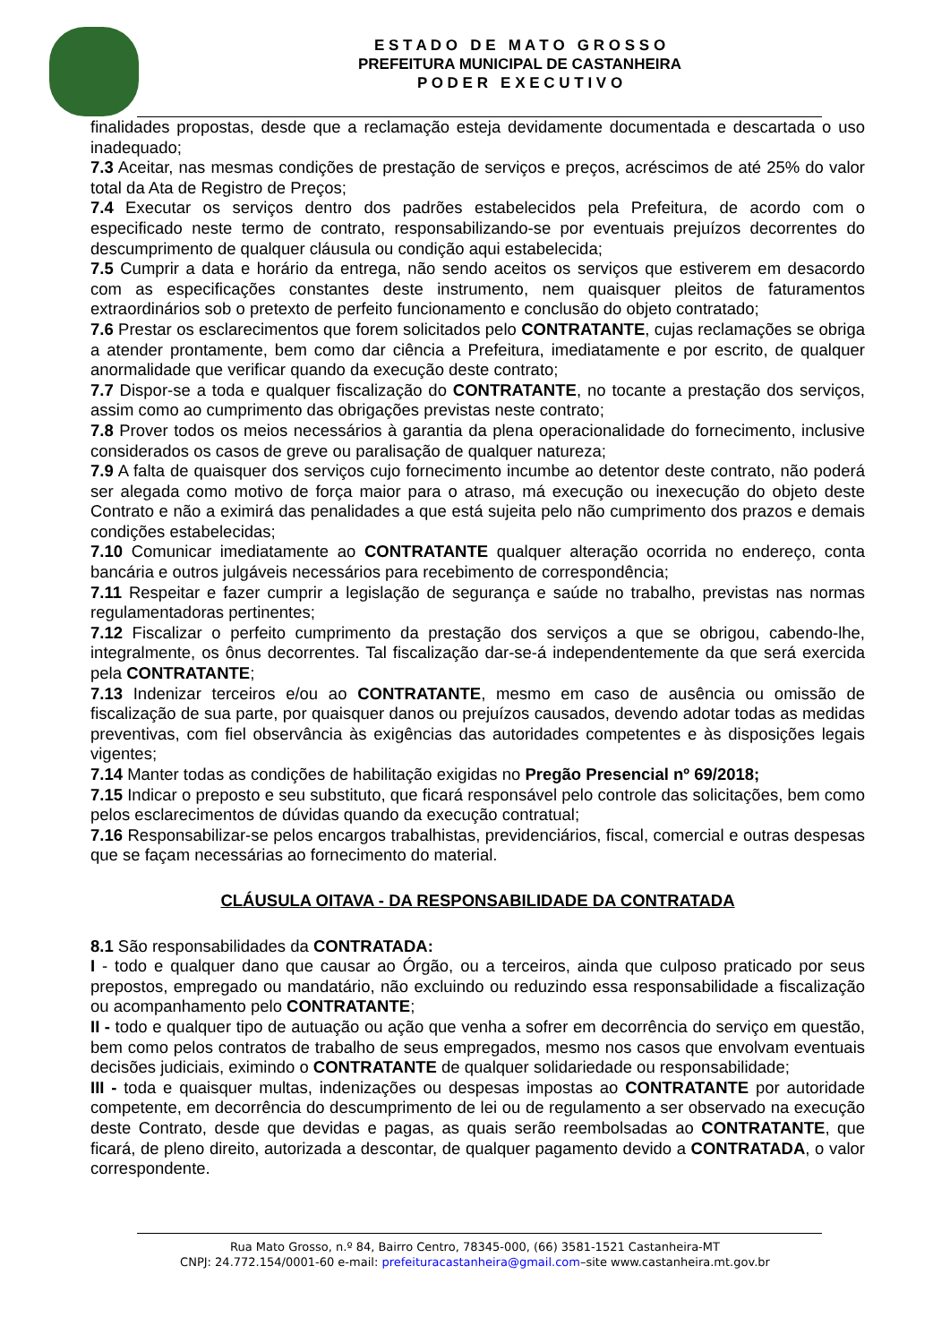E S T A D O D E M A T O G R O S S O
PREFEITURA MUNICIPAL DE CASTANHEIRA
P O D E R E X E C U T I V O
finalidades propostas, desde que a reclamação esteja devidamente documentada e descartada o uso inadequado;
7.3 Aceitar, nas mesmas condições de prestação de serviços e preços, acréscimos de até 25% do valor total da Ata de Registro de Preços;
7.4 Executar os serviços dentro dos padrões estabelecidos pela Prefeitura, de acordo com o especificado neste termo de contrato, responsabilizando-se por eventuais prejuízos decorrentes do descumprimento de qualquer cláusula ou condição aqui estabelecida;
7.5 Cumprir a data e horário da entrega, não sendo aceitos os serviços que estiverem em desacordo com as especificações constantes deste instrumento, nem quaisquer pleitos de faturamentos extraordinários sob o pretexto de perfeito funcionamento e conclusão do objeto contratado;
7.6 Prestar os esclarecimentos que forem solicitados pelo CONTRATANTE, cujas reclamações se obriga a atender prontamente, bem como dar ciência a Prefeitura, imediatamente e por escrito, de qualquer anormalidade que verificar quando da execução deste contrato;
7.7 Dispor-se a toda e qualquer fiscalização do CONTRATANTE, no tocante a prestação dos serviços, assim como ao cumprimento das obrigações previstas neste contrato;
7.8 Prover todos os meios necessários à garantia da plena operacionalidade do fornecimento, inclusive considerados os casos de greve ou paralisação de qualquer natureza;
7.9 A falta de quaisquer dos serviços cujo fornecimento incumbe ao detentor deste contrato, não poderá ser alegada como motivo de força maior para o atraso, má execução ou inexecução do objeto deste Contrato e não a eximirá das penalidades a que está sujeita pelo não cumprimento dos prazos e demais condições estabelecidas;
7.10 Comunicar imediatamente ao CONTRATANTE qualquer alteração ocorrida no endereço, conta bancária e outros julgáveis necessários para recebimento de correspondência;
7.11 Respeitar e fazer cumprir a legislação de segurança e saúde no trabalho, previstas nas normas regulamentadoras pertinentes;
7.12 Fiscalizar o perfeito cumprimento da prestação dos serviços a que se obrigou, cabendo-lhe, integralmente, os ônus decorrentes. Tal fiscalização dar-se-á independentemente da que será exercida pela CONTRATANTE;
7.13 Indenizar terceiros e/ou ao CONTRATANTE, mesmo em caso de ausência ou omissão de fiscalização de sua parte, por quaisquer danos ou prejuízos causados, devendo adotar todas as medidas preventivas, com fiel observância às exigências das autoridades competentes e às disposições legais vigentes;
7.14 Manter todas as condições de habilitação exigidas no Pregão Presencial nº 69/2018;
7.15 Indicar o preposto e seu substituto, que ficará responsável pelo controle das solicitações, bem como pelos esclarecimentos de dúvidas quando da execução contratual;
7.16 Responsabilizar-se pelos encargos trabalhistas, previdenciários, fiscal, comercial e outras despesas que se façam necessárias ao fornecimento do material.
CLÁUSULA OITAVA - DA RESPONSABILIDADE DA CONTRATADA
8.1 São responsabilidades da CONTRATADA:
I - todo e qualquer dano que causar ao Órgão, ou a terceiros, ainda que culposo praticado por seus prepostos, empregado ou mandatário, não excluindo ou reduzindo essa responsabilidade a fiscalização ou acompanhamento pelo CONTRATANTE;
II - todo e qualquer tipo de autuação ou ação que venha a sofrer em decorrência do serviço em questão, bem como pelos contratos de trabalho de seus empregados, mesmo nos casos que envolvam eventuais decisões judiciais, eximindo o CONTRATANTE de qualquer solidariedade ou responsabilidade;
III - toda e quaisquer multas, indenizações ou despesas impostas ao CONTRATANTE por autoridade competente, em decorrência do descumprimento de lei ou de regulamento a ser observado na execução deste Contrato, desde que devidas e pagas, as quais serão reembolsadas ao CONTRATANTE, que ficará, de pleno direito, autorizada a descontar, de qualquer pagamento devido a CONTRATADA, o valor correspondente.
Rua Mato Grosso, n.º 84, Bairro Centro, 78345-000, (66) 3581-1521 Castanheira-MT
CNPJ: 24.772.154/0001-60 e-mail: prefeituracastanheira@gmail.com–site www.castanheira.mt.gov.br